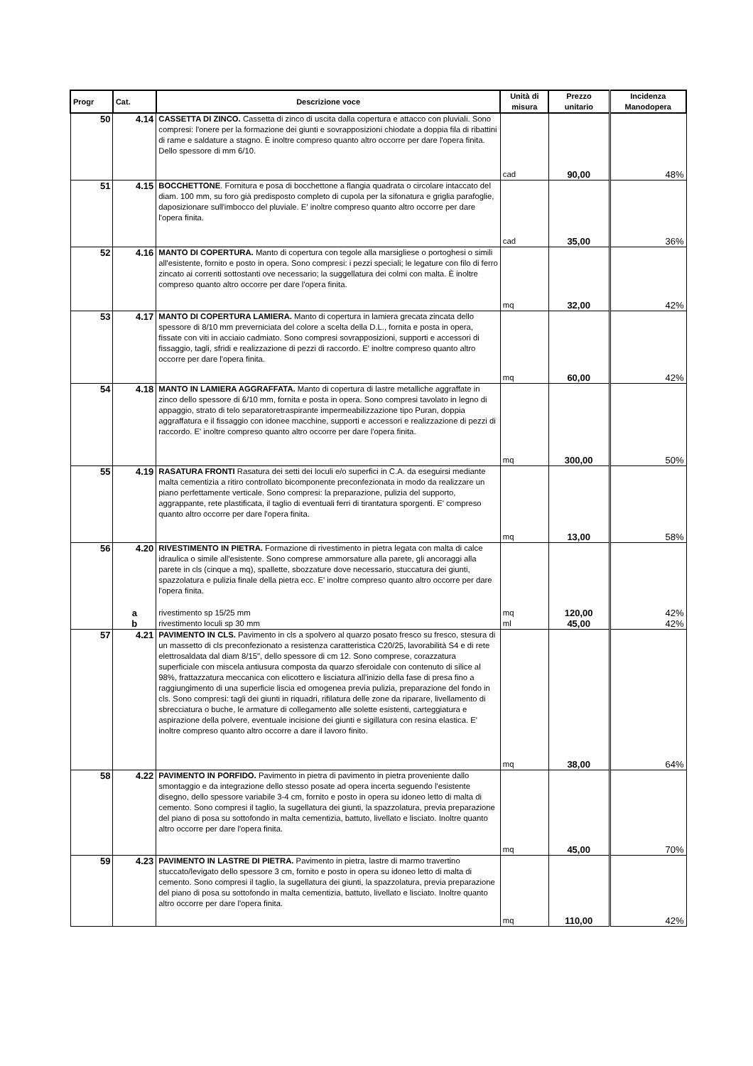| Progr | Cat. | Descrizione voce | Unità di misura | Prezzo unitario | Incidenza Manodopera |
| --- | --- | --- | --- | --- | --- |
| 50 | 4.14 | CASSETTA DI ZINCO. Cassetta di zinco di uscita dalla copertura e attacco con pluviali. Sono compresi: l'onere per la formazione dei giunti e sovrapposizioni chiodate a doppia fila di ribattini di rame e saldature a stagno. È inoltre compreso quanto altro occorre per dare l'opera finita. Dello spessore di mm 6/10. | cad | 90,00 | 48% |
| 51 | 4.15 | BOCCHETTONE . Fornitura e posa di bocchettone a flangia quadrata o circolare intaccato del diam. 100 mm, su foro già predisposto completo di cupola per la sifonatura e griglia parafoglie, daposizionare sull'imbocco del pluviale. E' inoltre compreso quanto altro occorre per dare l'opera finita. | cad | 35,00 | 36% |
| 52 | 4.16 | MANTO DI COPERTURA. Manto di copertura con tegole alla marsigliese o portoghesi o simili all'esistente, fornito e posto in opera. Sono compresi: i pezzi speciali; le legature con filo di ferro zincato ai correnti sottostanti ove necessario; la suggellatura dei colmi con malta. È inoltre compreso quanto altro occorre per dare l'opera finita. | mq | 32,00 | 42% |
| 53 | 4.17 | MANTO DI COPERTURA LAMIERA. Manto di copertura in lamiera grecata zincata dello spessore di 8/10 mm preverniciata del colore a scelta della D.L., fornita e posta in opera, fissate con viti in acciaio cadmiato. Sono compresi sovrapposizioni, supporti e accessori di fissaggio, tagli, sfridi e realizzazione di pezzi di raccordo. E' inoltre compreso quanto altro occorre per dare l'opera finita. | mq | 60,00 | 42% |
| 54 | 4.18 | MANTO IN LAMIERA AGGRAFFATA. Manto di copertura di lastre metalliche aggraffate in zinco dello spessore di 6/10 mm, fornita e posta in opera. Sono compresi tavolato in legno di appaggio, strato di telo separatoretraspirante impermeabilizzazione tipo Puran, doppia aggraffatura e il fissaggio con idonee macchine, supporti e accessori e realizzazione di pezzi di raccordo. E' inoltre compreso quanto altro occorre per dare l'opera finita. | mq | 300,00 | 50% |
| 55 | 4.19 | RASATURA FRONTI Rasatura dei setti dei loculi e/o superfici in C.A. da eseguirsi mediante malta cementizia a ritiro controllato bicomponente preconfezionata in modo da realizzare un piano perfettamente verticale. Sono compresi: la preparazione, pulizia del supporto, aggrappante, rete plastificata, il taglio di eventuali ferri di tirantatura sporgenti. E' compreso quanto altro occorre per dare l'opera finita. | mq | 13,00 | 58% |
| 56 | 4.20 | RIVESTIMENTO IN PIETRA. Formazione di rivestimento in pietra legata con malta di calce idraulica o simile all'esistente. Sono comprese ammorsature alla parete, gli ancoraggi alla parete in cls (cinque a mq), spallette, sbozzature dove necessario, stuccatura dei giunti, spazzolatura e pulizia finale della pietra ecc. E' inoltre compreso quanto altro occorre per dare l'opera finita. | | | |
| | a | rivestimento sp 15/25 mm | mq | 120,00 | 42% |
| | b | rivestimento loculi sp 30 mm | ml | 45,00 | 42% |
| 57 | 4.21 | PAVIMENTO IN CLS. Pavimento in cls a spolvero al quarzo posato fresco su fresco, stesura di un massetto di cls preconfezionato a resistenza caratteristica C20/25, lavorabilità S4 e di rete elettrosaldata dal diam 8/15", dello spessore di cm 12. Sono comprese, corazzatura superficiale con miscela antiusura composta da quarzo sferoidale con contenuto di silice al 98%, frattazzatura meccanica con elicottero e lisciatura all'inizio della fase di presa fino a raggiungimento di una superficie liscia ed omogenea previa pulizia, preparazione del fondo in cls. Sono compresi: tagli dei giunti in riquadri, rifilatura delle zone da riparare, livellamento di sbrecciatura o buche, le armature di collegamento alle solette esistenti, carteggiatura e aspirazione della polvere, eventuale incisione dei giunti e sigillatura con resina elastica. E' inoltre compreso quanto altro occorre a dare il lavoro finito. | mq | 38,00 | 64% |
| 58 | 4.22 | PAVIMENTO IN PORFIDO. Pavimento in pietra di pavimento in pietra proveniente dallo smontaggio e da integrazione dello stesso posate ad opera incerta seguendo l'esistente disegno, dello spessore variabile 3-4 cm, fornito e posto in opera su idoneo letto di malta di cemento. Sono compresi il taglio, la sugellatura dei giunti, la spazzolatura, previa preparazione del piano di posa su sottofondo in malta cementizia, battuto, livellato e lisciato. Inoltre quanto altro occorre per dare l'opera finita. | mq | 45,00 | 70% |
| 59 | 4.23 | PAVIMENTO IN LASTRE DI PIETRA. Pavimento in pietra, lastre di marmo travertino stuccato/levigato dello spessore 3 cm, fornito e posto in opera su idoneo letto di malta di cemento. Sono compresi il taglio, la sugellatura dei giunti, la spazzolatura, previa preparazione del piano di posa su sottofondo in malta cementizia, battuto, livellato e lisciato. Inoltre quanto altro occorre per dare l'opera finita. | mq | 110,00 | 42% |